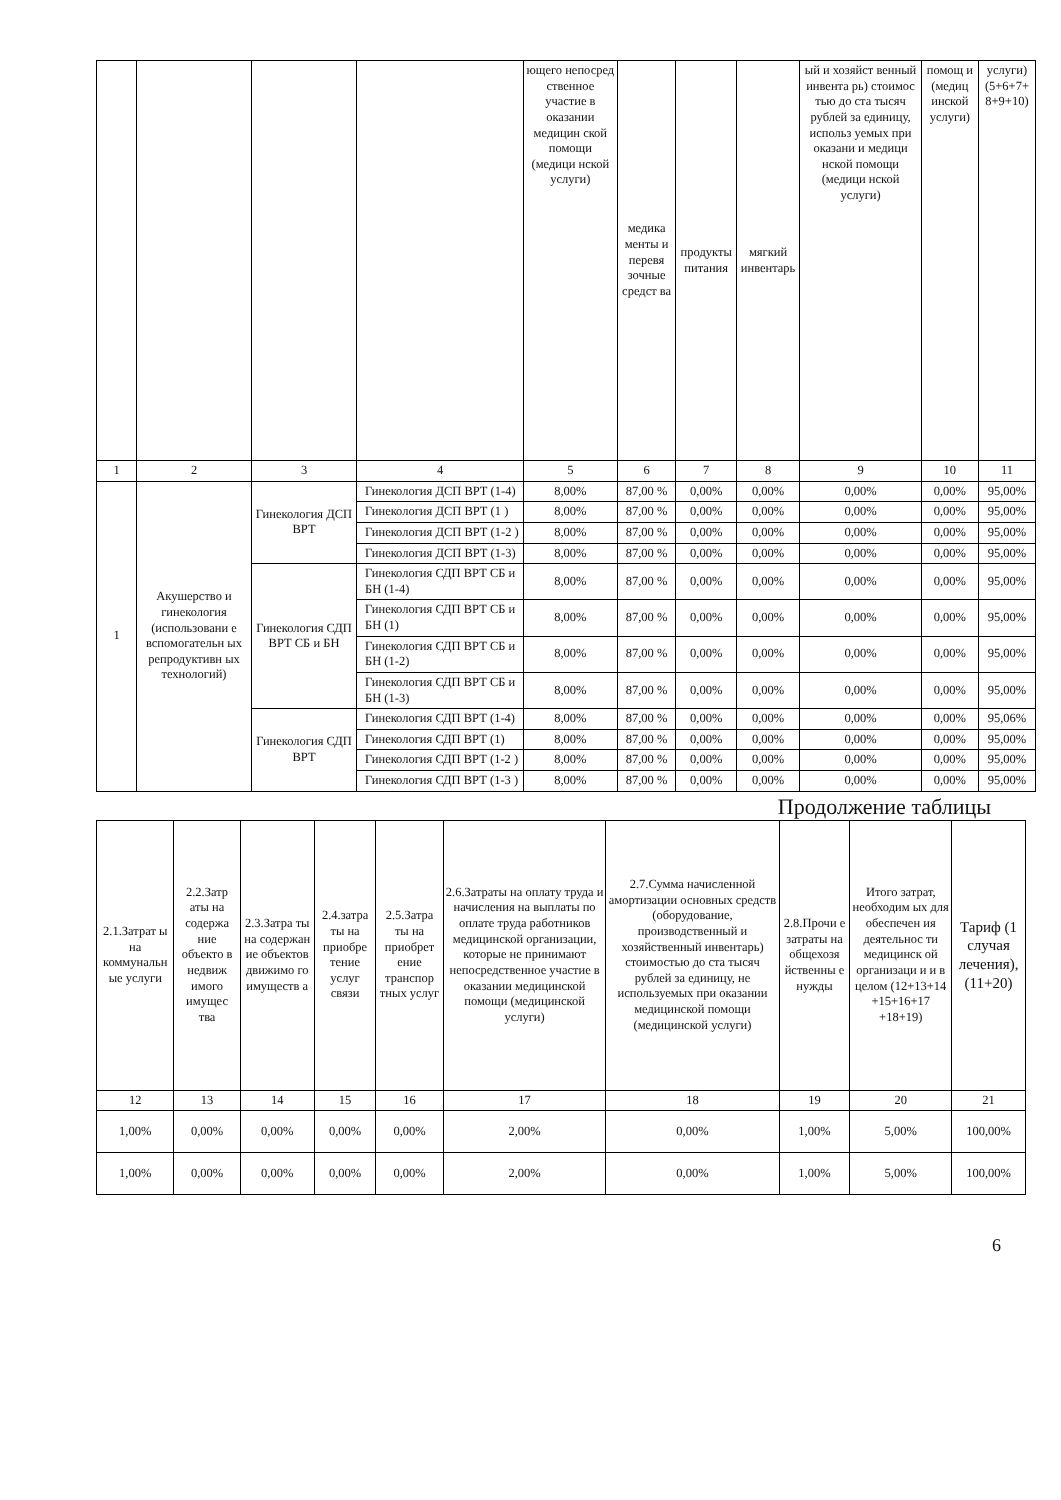| | | | | ющего непосред ственное участие в оказании медицин ской помощи (медици нской услуги) | медика менты и перевя зочные средст ва | продукты питания | мягкий инвентарь | ый и хозяйст венный инвента рь) стоимос тью до ста тысяч рублей за единицу, использ уемых при оказани и медици нской помощи (медици нской услуги) | помощ и (медиц инской услуги) | услуги) (5+6+7+ 8+9+10) |
| --- | --- | --- | --- | --- | --- | --- | --- | --- | --- | --- |
| 1 | 2 | 3 | 4 | 5 | 6 | 7 | 8 | 9 | 10 | 11 |
| 1 | Акушерство и гинекология (использовани е вспомогательн ых репродуктивн ых технологий) | Гинекология ДСП ВРТ | Гинекология ДСП ВРТ (1-4) | 8,00% | 87,00 % | 0,00% | 0,00% | 0,00% | 0,00% | 95,00% |
| | | | Гинекология ДСП ВРТ (1 ) | 8,00% | 87,00 % | 0,00% | 0,00% | 0,00% | 0,00% | 95,00% |
| | | | Гинекология ДСП ВРТ (1-2 ) | 8,00% | 87,00 % | 0,00% | 0,00% | 0,00% | 0,00% | 95,00% |
| | | | Гинекология ДСП ВРТ (1-3) | 8,00% | 87,00 % | 0,00% | 0,00% | 0,00% | 0,00% | 95,00% |
| | | Гинекология СДП ВРТ СБ и БН | Гинекология СДП ВРТ СБ и БН (1-4) | 8,00% | 87,00 % | 0,00% | 0,00% | 0,00% | 0,00% | 95,00% |
| | | | Гинекология СДП ВРТ СБ и БН (1) | 8,00% | 87,00 % | 0,00% | 0,00% | 0,00% | 0,00% | 95,00% |
| | | | Гинекология СДП ВРТ СБ и БН (1-2) | 8,00% | 87,00 % | 0,00% | 0,00% | 0,00% | 0,00% | 95,00% |
| | | | Гинекология СДП ВРТ СБ и БН (1-3) | 8,00% | 87,00 % | 0,00% | 0,00% | 0,00% | 0,00% | 95,00% |
| | | Гинекология СДП ВРТ | Гинекология СДП ВРТ (1-4) | 8,00% | 87,00 % | 0,00% | 0,00% | 0,00% | 0,00% | 95,06% |
| | | | Гинекология СДП ВРТ (1) | 8,00% | 87,00 % | 0,00% | 0,00% | 0,00% | 0,00% | 95,00% |
| | | | Гинекология СДП ВРТ (1-2 ) | 8,00% | 87,00 % | 0,00% | 0,00% | 0,00% | 0,00% | 95,00% |
| | | | Гинекология СДП ВРТ (1-3 ) | 8,00% | 87,00 % | 0,00% | 0,00% | 0,00% | 0,00% | 95,00% |
Продолжение таблицы
| 2.1.Затрат ы на коммунальн ые услуги | 2.2.Затр аты на содержа ние объекто в недвиж имого имущес тва | 2.3.Затра ты на содержан ие объектов движимо го имуществ а | 2.4.затра ты на приобре тение услуг связи | 2.5.Затра ты на приобрет ение транспор тных услуг | 2.6.Затраты на оплату труда и начисления на выплаты по оплате труда работников медицинской организации, которые не принимают непосредственное участие в оказании медицинской помощи (медицинской услуги) | 2.7.Сумма начисленной амортизации основных средств (оборудование, производственный и хозяйственный инвентарь) стоимостью до ста тысяч рублей за единицу, не используемых при оказании медицинской помощи (медицинской услуги) | 2.8.Прочи е затраты на общехозя йственны е нужды | Итого затрат, необходим ых для обеспечен ия деятельнос ти медицинск ой организаци и и в целом (12+13+14 +15+16+17 +18+19) | Тариф (1 случая лечения), (11+20) |
| --- | --- | --- | --- | --- | --- | --- | --- | --- | --- |
| 12 | 13 | 14 | 15 | 16 | 17 | 18 | 19 | 20 | 21 |
| 1,00% | 0,00% | 0,00% | 0,00% | 0,00% | 2,00% | 0,00% | 1,00% | 5,00% | 100,00% |
| 1,00% | 0,00% | 0,00% | 0,00% | 0,00% | 2,00% | 0,00% | 1,00% | 5,00% | 100,00% |
6